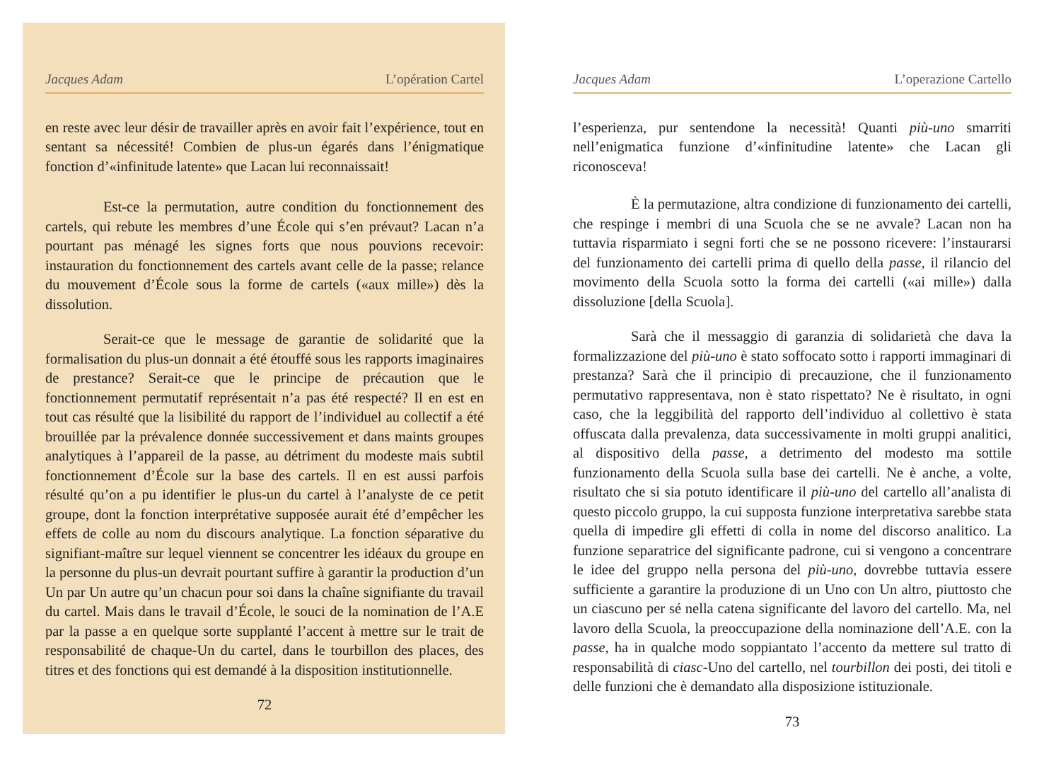Jacques Adam L’opération Cartel
en reste avec leur désir de travailler après en avoir fait l’expérience, tout en sentant sa nécessité! Combien de plus-un égarés dans l’énigmatique fonction d’«infinitude latente» que Lacan lui reconnaissait!
Est-ce la permutation, autre condition du fonctionnement des cartels, qui rebute les membres d’une École qui s’en prévaut? Lacan n’a pourtant pas ménagé les signes forts que nous pouvions recevoir: instauration du fonctionnement des cartels avant celle de la passe; relance du mouvement d’École sous la forme de cartels («aux mille») dès la dissolution.
Serait-ce que le message de garantie de solidarité que la formalisation du plus-un donnait a été étouffé sous les rapports imaginaires de prestance? Serait-ce que le principe de précaution que le fonctionnement permutatif représentait n’a pas été respecté? Il en est en tout cas résulté que la lisibilité du rapport de l’individuel au collectif a été brouillée par la prévalence donnée successivement et dans maints groupes analytiques à l’appareil de la passe, au détriment du modeste mais subtil fonctionnement d’École sur la base des cartels. Il en est aussi parfois résulté qu’on a pu identifier le plus-un du cartel à l’analyste de ce petit groupe, dont la fonction interprétative supposée aurait été d’empêcher les effets de colle au nom du discours analytique. La fonction séparative du signifiant-maître sur lequel viennent se concentrer les idéaux du groupe en la personne du plus-un devrait pourtant suffire à garantir la production d’un Un par Un autre qu’un chacun pour soi dans la chaîne signifiante du travail du cartel. Mais dans le travail d’École, le souci de la nomination de l’A.E par la passe a en quelque sorte supplanté l’accent à mettre sur le trait de responsabilité de chaque-Un du cartel, dans le tourbillon des places, des titres et des fonctions qui est demandé à la disposition institutionnelle.
72
Jacques Adam L’operazione Cartello
l’esperienza, pur sentendone la necessità! Quanti più-uno smarriti nell’enigmatica funzione d’«infinitudine latente» che Lacan gli riconosceva!
È la permutazione, altra condizione di funzionamento dei cartelli, che respinge i membri di una Scuola che se ne avvale? Lacan non ha tuttavia risparmiato i segni forti che se ne possono ricevere: l’instaurarsi del funzionamento dei cartelli prima di quello della passe, il rilancio del movimento della Scuola sotto la forma dei cartelli («ai mille») dalla dissoluzione [della Scuola].
Sarà che il messaggio di garanzia di solidarietà che dava la formalizzazione del più-uno è stato soffocato sotto i rapporti immaginari di prestanza? Sarà che il principio di precauzione, che il funzionamento permutativo rappresentava, non è stato rispettato? Ne è risultato, in ogni caso, che la leggibilità del rapporto dell’individuo al collettivo è stata offuscata dalla prevalenza, data successivamente in molti gruppi analitici, al dispositivo della passe, a detrimento del modesto ma sottile funzionamento della Scuola sulla base dei cartelli. Ne è anche, a volte, risultato che si sia potuto identificare il più-uno del cartello all’analista di questo piccolo gruppo, la cui supposta funzione interpretativa sarebbe stata quella di impedire gli effetti di colla in nome del discorso analitico. La funzione separatrice del significante padrone, cui si vengono a concentrare le idee del gruppo nella persona del più-uno, dovrebbe tuttavia essere sufficiente a garantire la produzione di un Uno con Un altro, piuttosto che un ciascuno per sé nella catena significante del lavoro del cartello. Ma, nel lavoro della Scuola, la preoccupazione della nominazione dell’A.E. con la passe, ha in qualche modo soppiantato l’accento da mettere sul tratto di responsabilità di ciasc-Uno del cartello, nel tourbillon dei posti, dei titoli e delle funzioni che è demandato alla disposizione istituzionale.
73